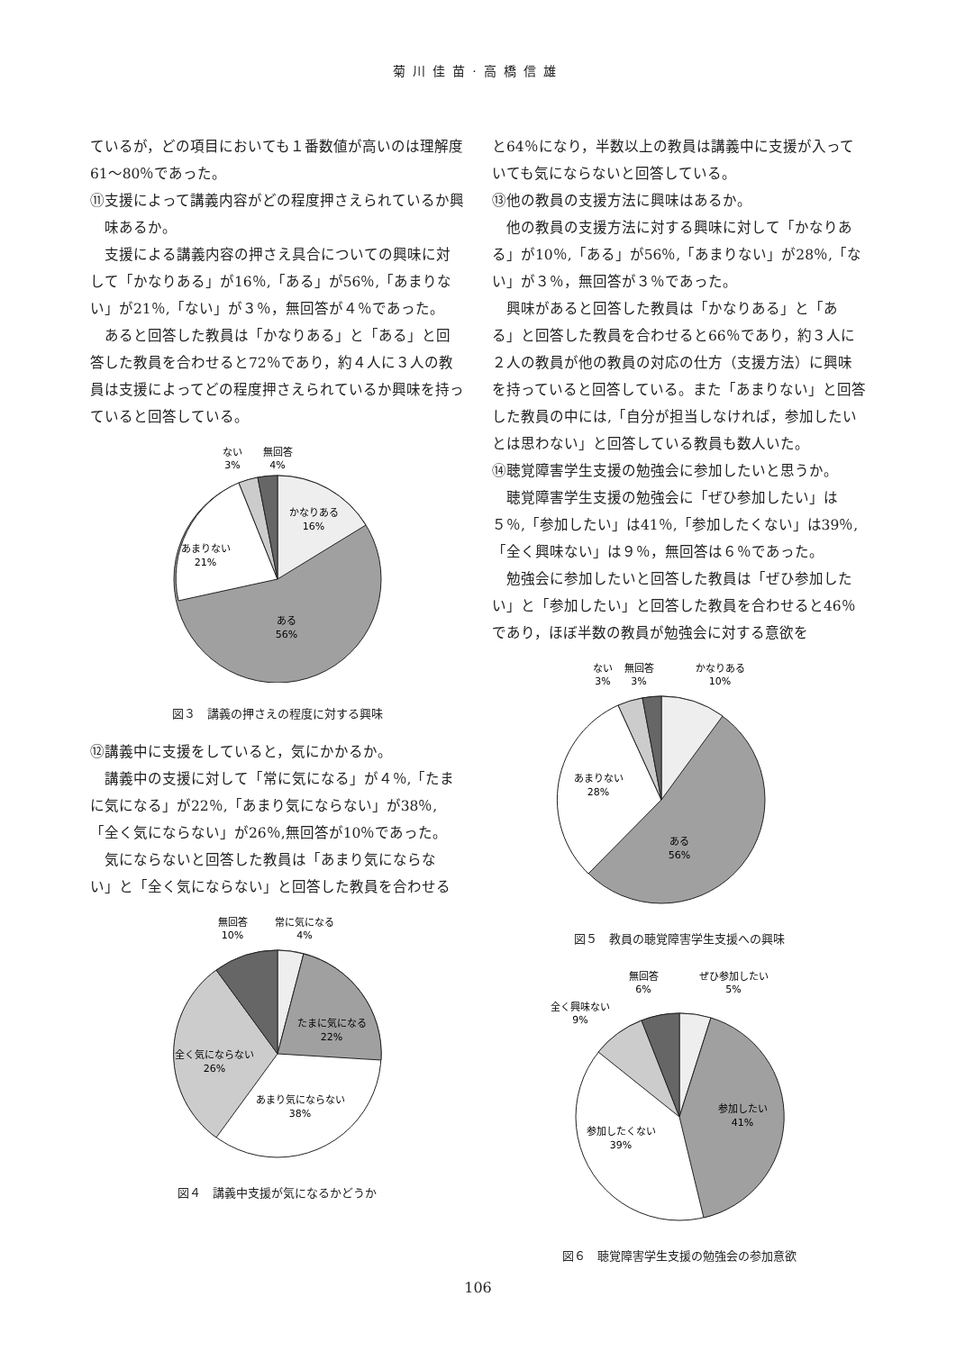菊川佳苗·高橋信雄
ているが，どの項目においても１番数値が高いのは理解度61～80％であった。
⑪支援によって講義内容がどの程度押さえられているか興味あるか。
支援による講義内容の押さえ具合についての興味に対して「かなりある」が16％,「ある」が56％,「あまりない」が21％,「ない」が３％，無回答が４％であった。
あると回答した教員は「かなりある」と「ある」と回答した教員を合わせると72％であり，約４人に３人の教員は支援によってどの程度押さえられているか興味を持っていると回答している。
ない
3%
無回答
4%
かなりある
16%
あまりない
21%
ある
56%
図３　講義の押さえの程度に対する興味
⑫講義中に支援をしていると，気にかかるか。
講義中の支援に対して「常に気になる」が４％,「たまに気になる」が22％,「あまり気にならない」が38％,「全く気にならない」が26％,無回答が10％であった。
気にならないと回答した教員は「あまり気にならない」と「全く気にならない」と回答した教員を合わせる
無回答
10%
常に気になる
4%
たまに気になる
22%
全く気にならない
26%
あまり気にならない
38%
図４　講義中支援が気になるかどうか
と64％になり，半数以上の教員は講義中に支援が入っていても気にならないと回答している。
⑬他の教員の支援方法に興味はあるか。
他の教員の支援方法に対する興味に対して「かなりある」が10％,「ある」が56％,「あまりない」が28％,「ない」が３％，無回答が３％であった。
興味があると回答した教員は「かなりある」と「ある」と回答した教員を合わせると66％であり，約３人に２人の教員が他の教員の対応の仕方（支援方法）に興味を持っていると回答している。また「あまりない」と回答した教員の中には,「自分が担当しなければ，参加したいとは思わない」と回答している教員も数人いた。
⑭聴覚障害学生支援の勉強会に参加したいと思うか。
聴覚障害学生支援の勉強会に「ぜひ参加したい」は５％,「参加したい」は41％,「参加したくない」は39％,「全く興味ない」は９％，無回答は６％であった。
勉強会に参加したいと回答した教員は「ぜひ参加したい」と「参加したい」と回答した教員を合わせると46％であり，ほぼ半数の教員が勉強会に対する意欲を
ない
3%
無回答
3%
かなりある
10%
あまりない
28%
ある
56%
図５　教員の聴覚障害学生支援への興味
無回答
6%
ぜひ参加したい
5%
全く興味ない
9%
参加したい
41%
参加したくない
39%
図６　聴覚障害学生支援の勉強会の参加意欲
106